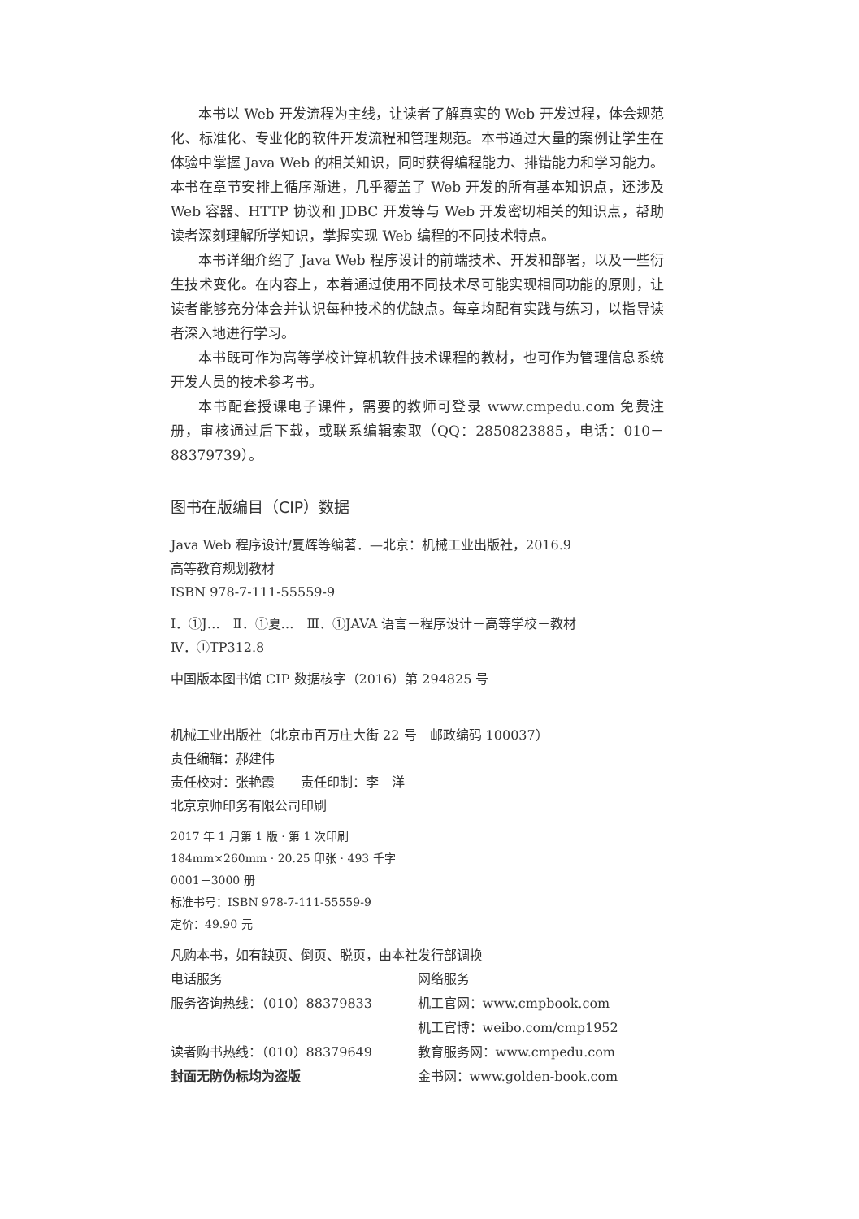本书以 Web 开发流程为主线，让读者了解真实的 Web 开发过程，体会规范化、标准化、专业化的软件开发流程和管理规范。本书通过大量的案例让学生在体验中掌握 Java Web 的相关知识，同时获得编程能力、排错能力和学习能力。本书在章节安排上循序渐进，几乎覆盖了 Web 开发的所有基本知识点，还涉及 Web 容器、HTTP 协议和 JDBC 开发等与 Web 开发密切相关的知识点，帮助读者深刻理解所学知识，掌握实现 Web 编程的不同技术特点。
本书详细介绍了 Java Web 程序设计的前端技术、开发和部署，以及一些衍生技术变化。在内容上，本着通过使用不同技术尽可能实现相同功能的原则，让读者能够充分体会并认识每种技术的优缺点。每章均配有实践与练习，以指导读者深入地进行学习。
本书既可作为高等学校计算机软件技术课程的教材，也可作为管理信息系统开发人员的技术参考书。
本书配套授课电子课件，需要的教师可登录 www.cmpedu.com 免费注册，审核通过后下载，或联系编辑索取（QQ：2850823885，电话：010－88379739）。
图书在版编目（CIP）数据
Java Web 程序设计/夏辉等编著．—北京：机械工业出版社，2016.9
高等教育规划教材
ISBN 978-7-111-55559-9
Ⅰ．①J…　Ⅱ．①夏…　Ⅲ．①JAVA 语言－程序设计－高等学校－教材
Ⅳ．①TP312.8
中国版本图书馆 CIP 数据核字（2016）第 294825 号
机械工业出版社（北京市百万庄大街 22 号　邮政编码 100037）
责任编辑：郝建伟
责任校对：张艳霞　　责任印制：李　洋
北京京师印务有限公司印刷
2017 年 1 月第 1 版 · 第 1 次印刷
184mm×260mm · 20.25 印张 · 493 千字
0001－3000 册
标准书号：ISBN 978-7-111-55559-9
定价：49.90 元
凡购本书，如有缺页、倒页、脱页，由本社发行部调换
电话服务
服务咨询热线：（010）88379833
读者购书热线：（010）88379649
封面无防伪标均为盗版
网络服务
机工官网：www.cmpbook.com
机工官博：weibo.com/cmp1952
教育服务网：www.cmpedu.com
金书网：www.golden-book.com